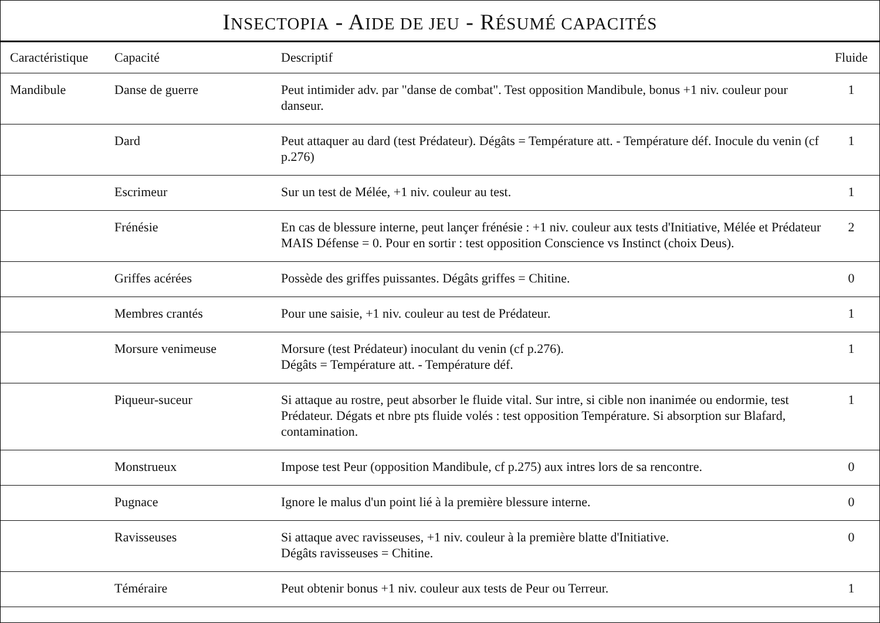INSECTOPIA - AIDE DE JEU - RÉSUMÉ CAPACITÉS
| Caractéristique | Capacité | Descriptif | Fluide |
| --- | --- | --- | --- |
| Mandibule | Danse de guerre | Peut intimider adv. par "danse de combat". Test opposition Mandibule, bonus +1 niv. couleur pour danseur. | 1 |
| | Dard | Peut attaquer au dard (test Prédateur). Dégâts = Température att. - Température déf. Inocule du venin (cf p.276) | 1 |
| | Escrimeur | Sur un test de Mélée, +1 niv. couleur au test. | 1 |
| | Frénésie | En cas de blessure interne, peut lançer frénésie : +1 niv. couleur aux tests d'Initiative, Mélée et Prédateur MAIS Défense = 0. Pour en sortir : test opposition Conscience vs Instinct (choix Deus). | 2 |
| | Griffes acérées | Possède des griffes puissantes. Dégâts griffes = Chitine. | 0 |
| | Membres crantés | Pour une saisie, +1 niv. couleur au test de Prédateur. | 1 |
| | Morsure venimeuse | Morsure (test Prédateur) inoculant du venin (cf p.276). Dégâts = Température att. - Température déf. | 1 |
| | Piqueur-suceur | Si attaque au rostre, peut absorber le fluide vital. Sur intre, si cible non inanimée ou endormie, test Prédateur. Dégats et nbre pts fluide volés : test opposition Température. Si absorption sur Blafard, contamination. | 1 |
| | Monstrueux | Impose test Peur (opposition Mandibule, cf p.275) aux intres lors de sa rencontre. | 0 |
| | Pugnace | Ignore le malus d'un point lié à la première blessure interne. | 0 |
| | Ravisseuses | Si attaque avec ravisseuses, +1 niv. couleur à la première blatte d'Initiative. Dégâts ravisseuses = Chitine. | 0 |
| | Téméraire | Peut obtenir bonus +1 niv. couleur aux tests de Peur ou Terreur. | 1 |